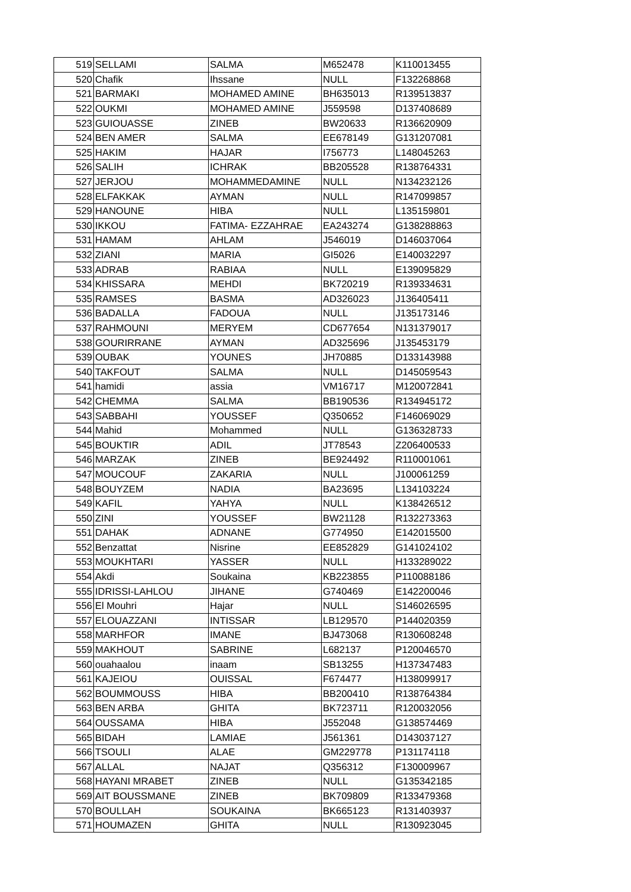| 519 | SELLAMI | SALMA | M652478 | K110013455 |
| 520 | Chafik | Ihssane | NULL | F132268868 |
| 521 | BARMAKI | MOHAMED AMINE | BH635013 | R139513837 |
| 522 | OUKMI | MOHAMED AMINE | J559598 | D137408689 |
| 523 | GUIOUASSE | ZINEB | BW20633 | R136620909 |
| 524 | BEN AMER | SALMA | EE678149 | G131207081 |
| 525 | HAKIM | HAJAR | I756773 | L148045263 |
| 526 | SALIH | ICHRAK | BB205528 | R138764331 |
| 527 | JERJOU | MOHAMMEDAMINE | NULL | N134232126 |
| 528 | ELFAKKAK | AYMAN | NULL | R147099857 |
| 529 | HANOUNE | HIBA | NULL | L135159801 |
| 530 | IKKOU | FATIMA- EZZAHRAE | EA243274 | G138288863 |
| 531 | HAMAM | AHLAM | J546019 | D146037064 |
| 532 | ZIANI | MARIA | GI5026 | E140032297 |
| 533 | ADRAB | RABIAA | NULL | E139095829 |
| 534 | KHISSARA | MEHDI | BK720219 | R139334631 |
| 535 | RAMSES | BASMA | AD326023 | J136405411 |
| 536 | BADALLA | FADOUA | NULL | J135173146 |
| 537 | RAHMOUNI | MERYEM | CD677654 | N131379017 |
| 538 | GOURIRRANE | AYMAN | AD325696 | J135453179 |
| 539 | OUBAK | YOUNES | JH70885 | D133143988 |
| 540 | TAKFOUT | SALMA | NULL | D145059543 |
| 541 | hamidi | assia | VM16717 | M120072841 |
| 542 | CHEMMA | SALMA | BB190536 | R134945172 |
| 543 | SABBAHI | YOUSSEF | Q350652 | F146069029 |
| 544 | Mahid | Mohammed | NULL | G136328733 |
| 545 | BOUKTIR | ADIL | JT78543 | Z206400533 |
| 546 | MARZAK | ZINEB | BE924492 | R110001061 |
| 547 | MOUCOUF | ZAKARIA | NULL | J100061259 |
| 548 | BOUYZEM | NADIA | BA23695 | L134103224 |
| 549 | KAFIL | YAHYA | NULL | K138426512 |
| 550 | ZINI | YOUSSEF | BW21128 | R132273363 |
| 551 | DAHAK | ADNANE | G774950 | E142015500 |
| 552 | Benzattat | Nisrine | EE852829 | G141024102 |
| 553 | MOUKHTARI | YASSER | NULL | H133289022 |
| 554 | Akdi | Soukaina | KB223855 | P110088186 |
| 555 | IDRISSI-LAHLOU | JIHANE | G740469 | E142200046 |
| 556 | El Mouhri | Hajar | NULL | S146026595 |
| 557 | ELOUAZZANI | INTISSAR | LB129570 | P144020359 |
| 558 | MARHFOR | IMANE | BJ473068 | R130608248 |
| 559 | MAKHOUT | SABRINE | L682137 | P120046570 |
| 560 | ouahaalou | inaam | SB13255 | H137347483 |
| 561 | KAJEIOU | OUISSAL | F674477 | H138099917 |
| 562 | BOUMMOUSS | HIBA | BB200410 | R138764384 |
| 563 | BEN ARBA | GHITA | BK723711 | R120032056 |
| 564 | OUSSAMA | HIBA | J552048 | G138574469 |
| 565 | BIDAH | LAMIAE | J561361 | D143037127 |
| 566 | TSOULI | ALAE | GM229778 | P131174118 |
| 567 | ALLAL | NAJAT | Q356312 | F130009967 |
| 568 | HAYANI MRABET | ZINEB | NULL | G135342185 |
| 569 | AIT BOUSSMANE | ZINEB | BK709809 | R133479368 |
| 570 | BOULLAH | SOUKAINA | BK665123 | R131403937 |
| 571 | HOUMAZEN | GHITA | NULL | R130923045 |